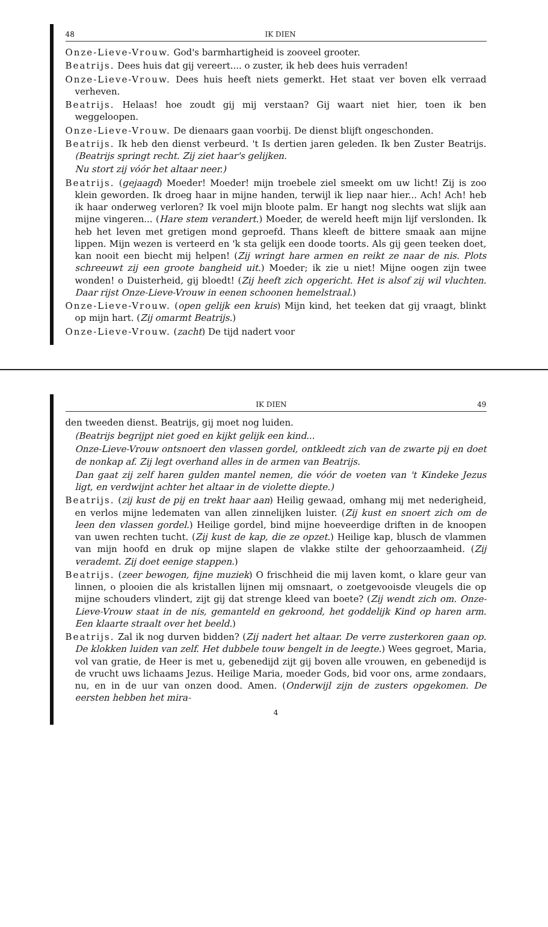48 IK DIEN
Onze-Lieve-Vrouw. God's barmhartigheid is zooveel grooter.
Beatrijs. Dees huis dat gij vereert.... o zuster, ik heb dees huis verraden!
Onze-Lieve-Vrouw. Dees huis heeft niets gemerkt. Het staat ver boven elk verraad verheven.
Beatrijs. Helaas! hoe zoudt gij mij verstaan? Gij waart niet hier, toen ik ben weggeloopen.
Onze-Lieve-Vrouw. De dienaars gaan voorbij. De dienst blijft ongeschonden.
Beatrijs. Ik heb den dienst verbeurd. 't Is dertien jaren geleden. Ik ben Zuster Beatrijs. (Beatrijs springt recht. Zij ziet haar's gelijken.
Nu stort zij vóór het altaar neer.)
Beatrijs. (gejaagd) Moeder! Moeder! mijn troebele ziel smeekt om uw licht! Zij is zoo klein geworden. Ik droeg haar in mijne handen, terwijl ik liep naar hier... Ach! Ach! heb ik haar onderweg verloren? Ik voel mijn bloote palm. Er hangt nog slechts wat slijk aan mijne vingeren... (Hare stem verandert.) Moeder, de wereld heeft mijn lijf verslonden. Ik heb het leven met gretigen mond geproefd. Thans kleeft de bittere smaak aan mijne lippen. Mijn wezen is verteerd en 'k sta gelijk een doode toorts. Als gij geen teeken doet, kan nooit een biecht mij helpen! (Zij wringt hare armen en reikt ze naar de nis. Plots schreeuwt zij een groote bangheid uit.) Moeder; ik zie u niet! Mijne oogen zijn twee wonden! o Duisterheid, gij bloedt! (Zij heeft zich opgericht. Het is alsof zij wil vluchten. Daar rijst Onze-Lieve-Vrouw in eenen schoonen hemelstraal.)
Onze-Lieve-Vrouw. (open gelijk een kruis) Mijn kind, het teeken dat gij vraagt, blinkt op mijn hart. (Zij omarmt Beatrijs.)
Onze-Lieve-Vrouw. (zacht) De tijd nadert voor
IK DIEN 49
den tweeden dienst. Beatrijs, gij moet nog luiden.
(Beatrijs begrijpt niet goed en kijkt gelijk een kind...
Onze-Lieve-Vrouw ontsnoert den vlassen gordel, ontkleedt zich van de zwarte pij en doet de nonkap af. Zij legt overhand alles in de armen van Beatrijs.
Dan gaat zij zelf haren gulden mantel nemen, die vóór de voeten van 't Kindeke Jezus ligt, en verdwijnt achter het altaar in de violette diepte.)
Beatrijs. (zij kust de pij en trekt haar aan) Heilig gewaad, omhang mij met nederigheid, en verlos mijne ledematen van allen zinnelijken luister. (Zij kust en snoert zich om de leen den vlassen gordel.) Heilige gordel, bind mijne hoeveerdige driften in de knoopen van uwen rechten tucht. (Zij kust de kap, die ze opzet.) Heilige kap, blusch de vlammen van mijn hoofd en druk op mijne slapen de vlakke stilte der gehoorzaamheid. (Zij verademt. Zij doet eenige stappen.)
Beatrijs. (zeer bewogen, fijne muziek) O frischheid die mij laven komt, o klare geur van linnen, o plooien die als kristallen lijnen mij omsnaart, o zoetgevooisde vleugels die op mijne schouders vlindert, zijt gij dat strenge kleed van boete? (Zij wendt zich om. Onze-Lieve-Vrouw staat in de nis, gemanteld en gekroond, het goddelijk Kind op haren arm. Een klaarte straalt over het beeld.)
Beatrijs. Zal ik nog durven bidden? (Zij nadert het altaar. De verre zusterkoren gaan op. De klokken luiden van zelf. Het dubbele touw bengelt in de leegte.) Wees gegroet, Maria, vol van gratie, de Heer is met u, gebenedijd zijt gij boven alle vrouwen, en gebenedijd is de vrucht uws lichaams Jezus. Heilige Maria, moeder Gods, bid voor ons, arme zondaars, nu, en in de uur van onzen dood. Amen. (Onderwijl zijn de zusters opgekomen. De eersten hebben het mira-
4